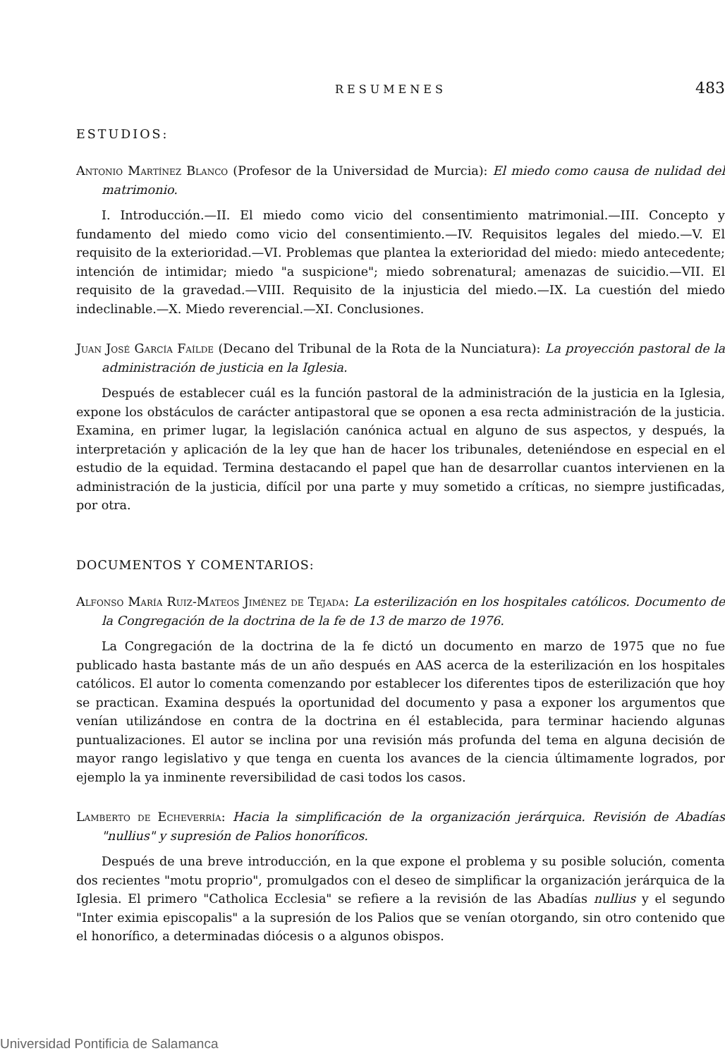RESUMENES 483
ESTUDIOS:
Antonio Martínez Blanco (Profesor de la Universidad de Murcia): El miedo como causa de nulidad del matrimonio.
I. Introducción.—II. El miedo como vicio del consentimiento matrimonial.—III. Concepto y fundamento del miedo como vicio del consentimiento.—IV. Requisitos legales del miedo.—V. El requisito de la exterioridad.—VI. Problemas que plantea la exterioridad del miedo: miedo antecedente; intención de intimidar; miedo "a suspicione"; miedo sobrenatural; amenazas de suicidio.—VII. El requisito de la gravedad.—VIII. Requisito de la injusticia del miedo.—IX. La cuestión del miedo indeclinable.—X. Miedo reverencial.—XI. Conclusiones.
Juan José García Faílde (Decano del Tribunal de la Rota de la Nunciatura): La proyección pastoral de la administración de justicia en la Iglesia.
Después de establecer cuál es la función pastoral de la administración de la justicia en la Iglesia, expone los obstáculos de carácter antipastoral que se oponen a esa recta administración de la justicia. Examina, en primer lugar, la legislación canónica actual en alguno de sus aspectos, y después, la interpretación y aplicación de la ley que han de hacer los tribunales, deteniéndose en especial en el estudio de la equidad. Termina destacando el papel que han de desarrollar cuantos intervienen en la administración de la justicia, difícil por una parte y muy sometido a críticas, no siempre justificadas, por otra.
DOCUMENTOS Y COMENTARIOS:
Alfonso María Ruiz-Mateos Jiménez de Tejada: La esterilización en los hospitales católicos. Documento de la Congregación de la doctrina de la fe de 13 de marzo de 1976.
La Congregación de la doctrina de la fe dictó un documento en marzo de 1975 que no fue publicado hasta bastante más de un año después en AAS acerca de la esterilización en los hospitales católicos. El autor lo comenta comenzando por establecer los diferentes tipos de esterilización que hoy se practican. Examina después la oportunidad del documento y pasa a exponer los argumentos que venían utilizándose en contra de la doctrina en él establecida, para terminar haciendo algunas puntualizaciones. El autor se inclina por una revisión más profunda del tema en alguna decisión de mayor rango legislativo y que tenga en cuenta los avances de la ciencia últimamente logrados, por ejemplo la ya inminente reversibilidad de casi todos los casos.
Lamberto de Echeverría: Hacia la simplificación de la organización jerárquica. Revisión de Abadías "nullius" y supresión de Palios honoríficos.
Después de una breve introducción, en la que expone el problema y su posible solución, comenta dos recientes "motu proprio", promulgados con el deseo de simplificar la organización jerárquica de la Iglesia. El primero "Catholica Ecclesia" se refiere a la revisión de las Abadías nullius y el segundo "Inter eximia episcopalis" a la supresión de los Palios que se venían otorgando, sin otro contenido que el honorífico, a determinadas diócesis o a algunos obispos.
Universidad Pontificia de Salamanca